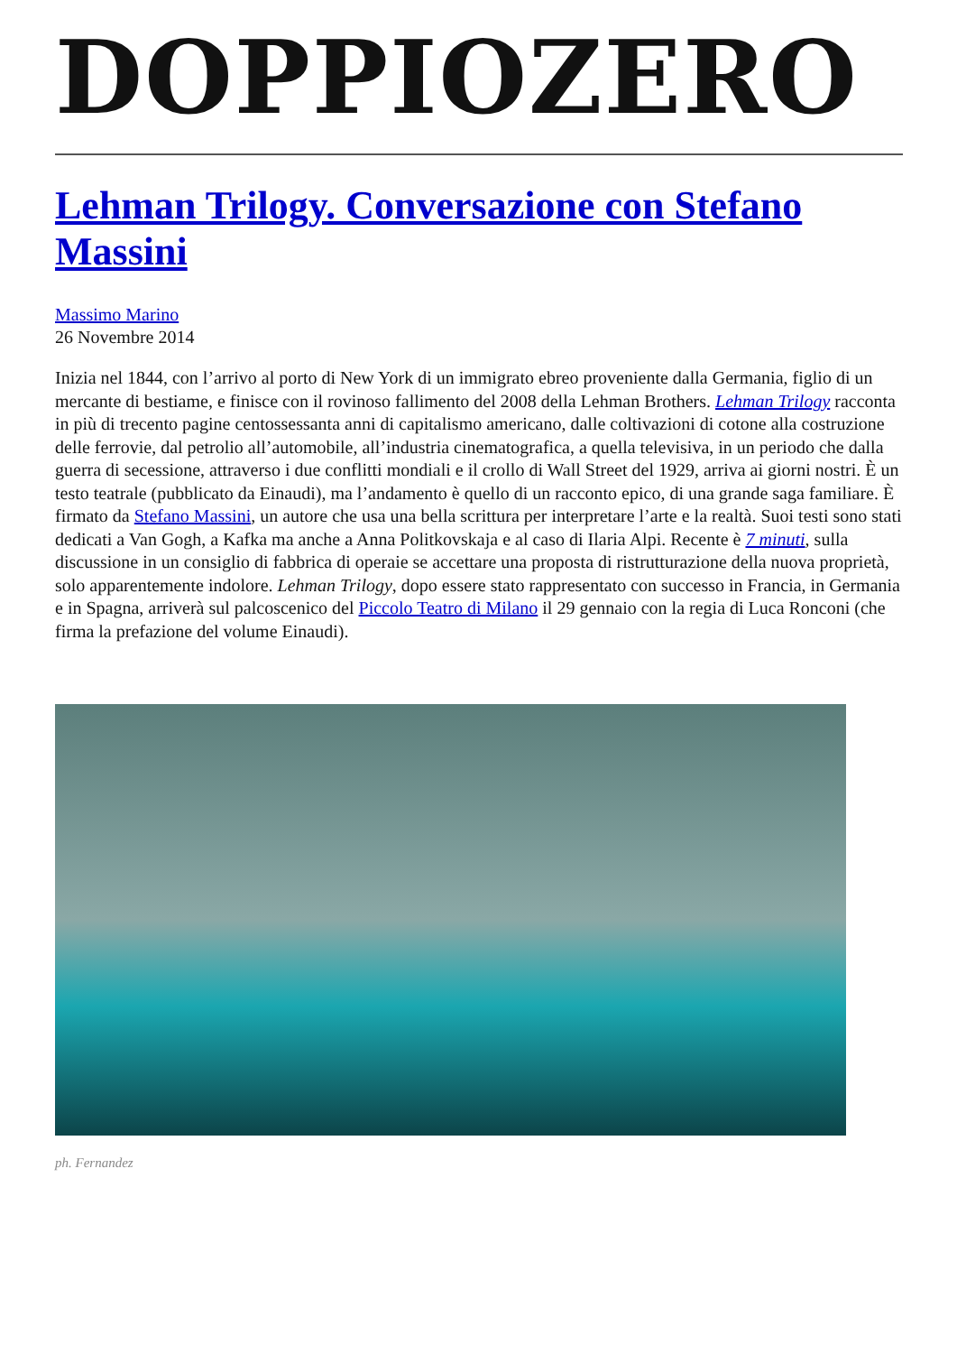DOPPIOZERO
Lehman Trilogy. Conversazione con Stefano Massini
Massimo Marino
26 Novembre 2014
Inizia nel 1844, con l’arrivo al porto di New York di un immigrato ebreo proveniente dalla Germania, figlio di un mercante di bestiame, e finisce con il rovinoso fallimento del 2008 della Lehman Brothers. Lehman Trilogy racconta in più di trecento pagine centossessanta anni di capitalismo americano, dalle coltivazioni di cotone alla costruzione delle ferrovie, dal petrolio all’automobile, all’industria cinematografica, a quella televisiva, in un periodo che dalla guerra di secessione, attraverso i due conflitti mondiali e il crollo di Wall Street del 1929, arriva ai giorni nostri. È un testo teatrale (pubblicato da Einaudi), ma l’andamento è quello di un racconto epico, di una grande saga familiare. È firmato da Stefano Massini, un autore che usa una bella scrittura per interpretare l’arte e la realtà. Suoi testi sono stati dedicati a Van Gogh, a Kafka ma anche a Anna Politkovskaja e al caso di Ilaria Alpi. Recente è 7 minuti, sulla discussione in un consiglio di fabbrica di operaie se accettare una proposta di ristrutturazione della nuova proprietà, solo apparentemente indolore. Lehman Trilogy, dopo essere stato rappresentato con successo in Francia, in Germania e in Spagna, arriverà sul palcoscenico del Piccolo Teatro di Milano il 29 gennaio con la regia di Luca Ronconi (che firma la prefazione del volume Einaudi).
ph. Fernandez